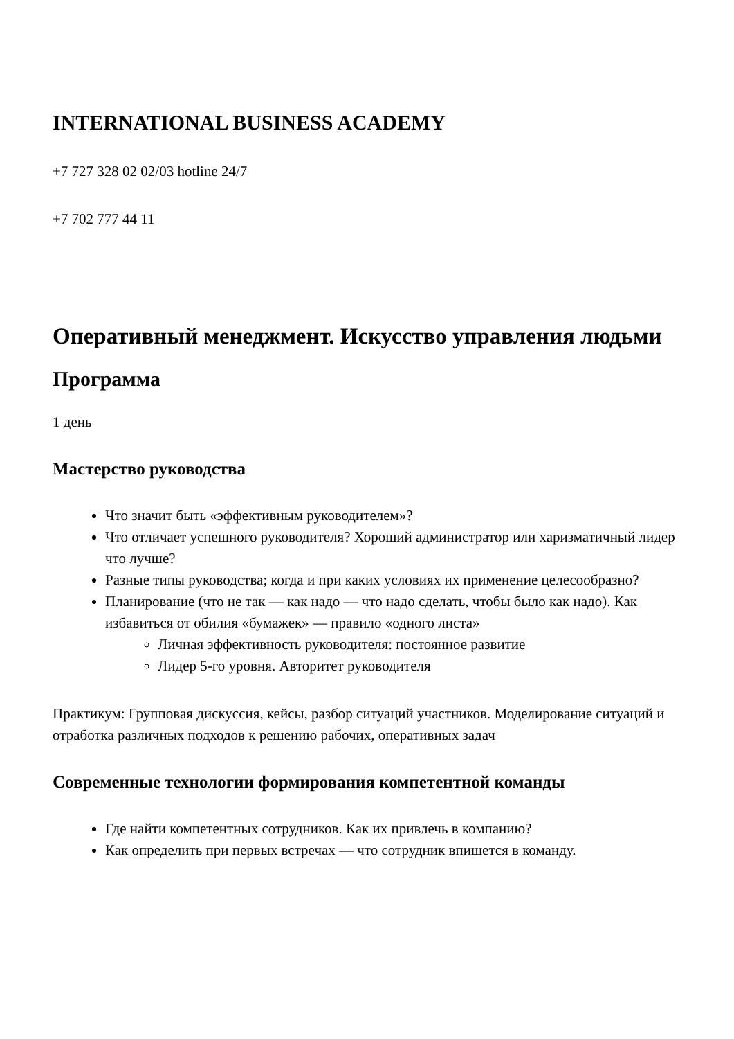INTERNATIONAL BUSINESS ACADEMY
+7 727 328 02 02/03 hotline 24/7
+7 702 777 44 11
Оперативный менеджмент. Искусство управления людьми
Программа
1 день
Мастерство руководства
Что значит быть «эффективным руководителем»?
Что отличает успешного руководителя? Хороший администратор или харизматичный лидер что лучше?
Разные типы руководства; когда и при каких условиях их применение целесообразно?
Планирование (что не так — как надо — что надо сделать, чтобы было как надо). Как избавиться от обилия «бумажек» — правило «одного листа»
Личная эффективность руководителя: постоянное развитие
Лидер 5-го уровня. Авторитет руководителя
Практикум: Групповая дискуссия, кейсы, разбор ситуаций участников. Моделирование ситуаций и отработка различных подходов к решению рабочих, оперативных задач
Современные технологии формирования компетентной команды
Где найти компетентных сотрудников. Как их привлечь в компанию?
Как определить при первых встречах — что сотрудник впишется в команду.